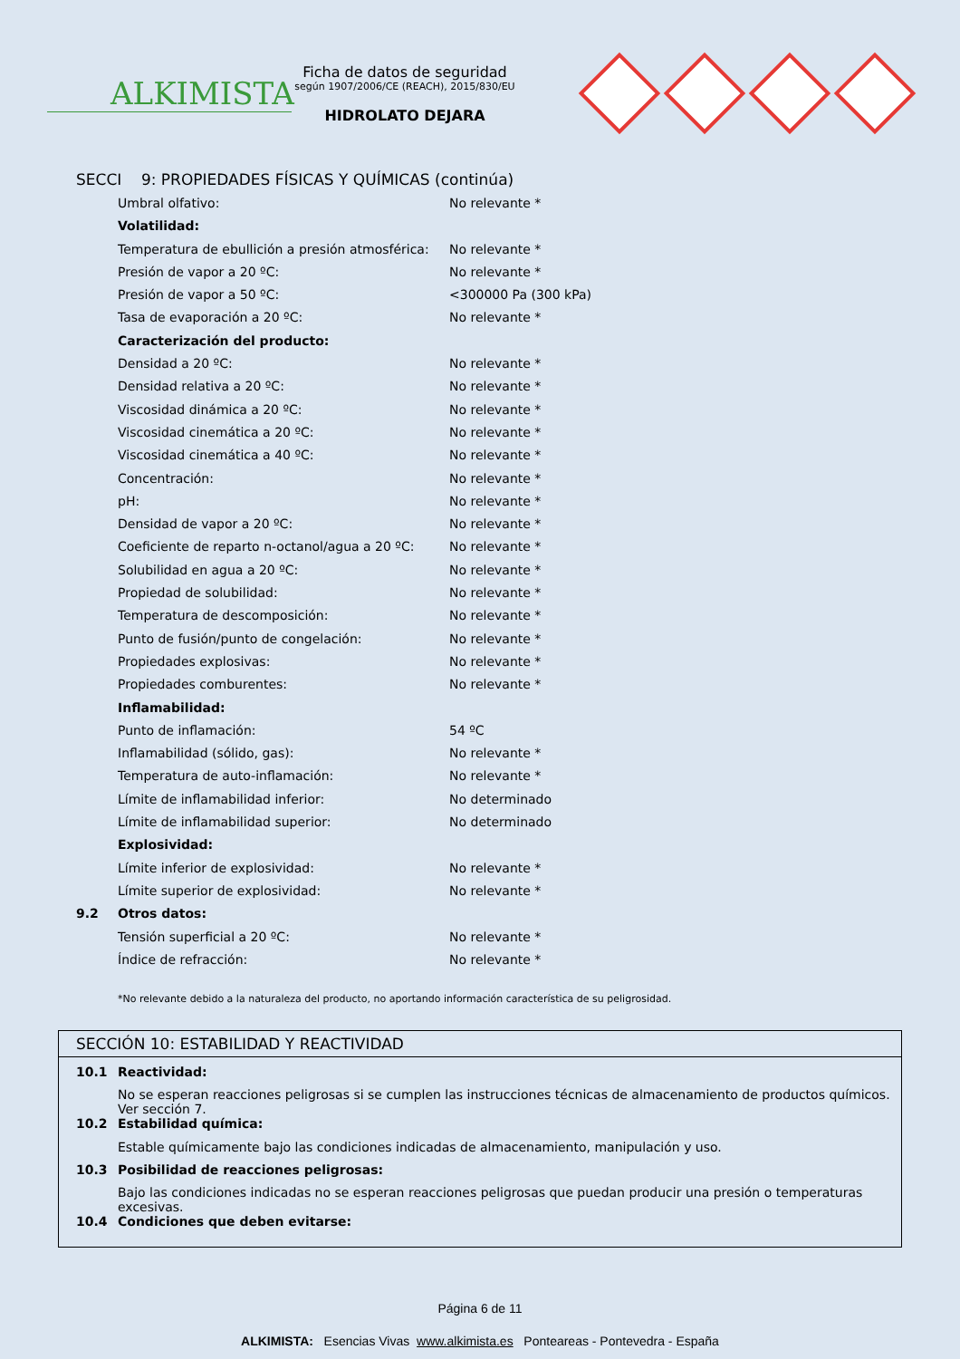ALKIMISTA
Ficha de datos de seguridad
según 1907/2006/CE (REACH), 2015/830/EU
HIDROLATO DEJARA
SECCI 9: PROPIEDADES FÍSICAS Y QUÍMICAS (continúa)
| | Umbral olfativo: | No relevante * |
| | Volatilidad: | |
| | Temperatura de ebullición a presión atmosférica: | No relevante * |
| | Presión de vapor a 20 ºC: | No relevante * |
| | Presión de vapor a 50 ºC: | <300000 Pa (300 kPa) |
| | Tasa de evaporación a 20 ºC: | No relevante * |
| | Caracterización del producto: | |
| | Densidad a 20 ºC: | No relevante * |
| | Densidad relativa a 20 ºC: | No relevante * |
| | Viscosidad dinámica a 20 ºC: | No relevante * |
| | Viscosidad cinemática a 20 ºC: | No relevante * |
| | Viscosidad cinemática a 40 ºC: | No relevante * |
| | Concentración: | No relevante * |
| | pH: | No relevante * |
| | Densidad de vapor a 20 ºC: | No relevante * |
| | Coeficiente de reparto n-octanol/agua a 20 ºC: | No relevante * |
| | Solubilidad en agua a 20 ºC: | No relevante * |
| | Propiedad de solubilidad: | No relevante * |
| | Temperatura de descomposición: | No relevante * |
| | Punto de fusión/punto de congelación: | No relevante * |
| | Propiedades explosivas: | No relevante * |
| | Propiedades comburentes: | No relevante * |
| | Inflamabilidad: | |
| | Punto de inflamación: | 54 ºC |
| | Inflamabilidad (sólido, gas): | No relevante * |
| | Temperatura de auto-inflamación: | No relevante * |
| | Límite de inflamabilidad inferior: | No determinado |
| | Límite de inflamabilidad superior: | No determinado |
| | Explosividad: | |
| | Límite inferior de explosividad: | No relevante * |
| | Límite superior de explosividad: | No relevante * |
| 9.2 | Otros datos: | |
| | Tensión superficial a 20 ºC: | No relevante * |
| | Índice de refracción: | No relevante * |
*No relevante debido a la naturaleza del producto, no aportando información característica de su peligrosidad.
SECCIÓN 10: ESTABILIDAD Y REACTIVIDAD
| 10.1 | Reactividad: |
| | No se esperan reacciones peligrosas si se cumplen las instrucciones técnicas de almacenamiento de productos químicos. Ver sección 7. |
| 10.2 | Estabilidad química: |
| | Estable químicamente bajo las condiciones indicadas de almacenamiento, manipulación y uso. |
| 10.3 | Posibilidad de reacciones peligrosas: |
| | Bajo las condiciones indicadas no se esperan reacciones peligrosas que puedan producir una presión o temperaturas excesivas. |
| 10.4 | Condiciones que deben evitarse: |
Página 6 de 11
ALKIMISTA: Esencias Vivas www.alkimista.es Ponteareas - Pontevedra - España